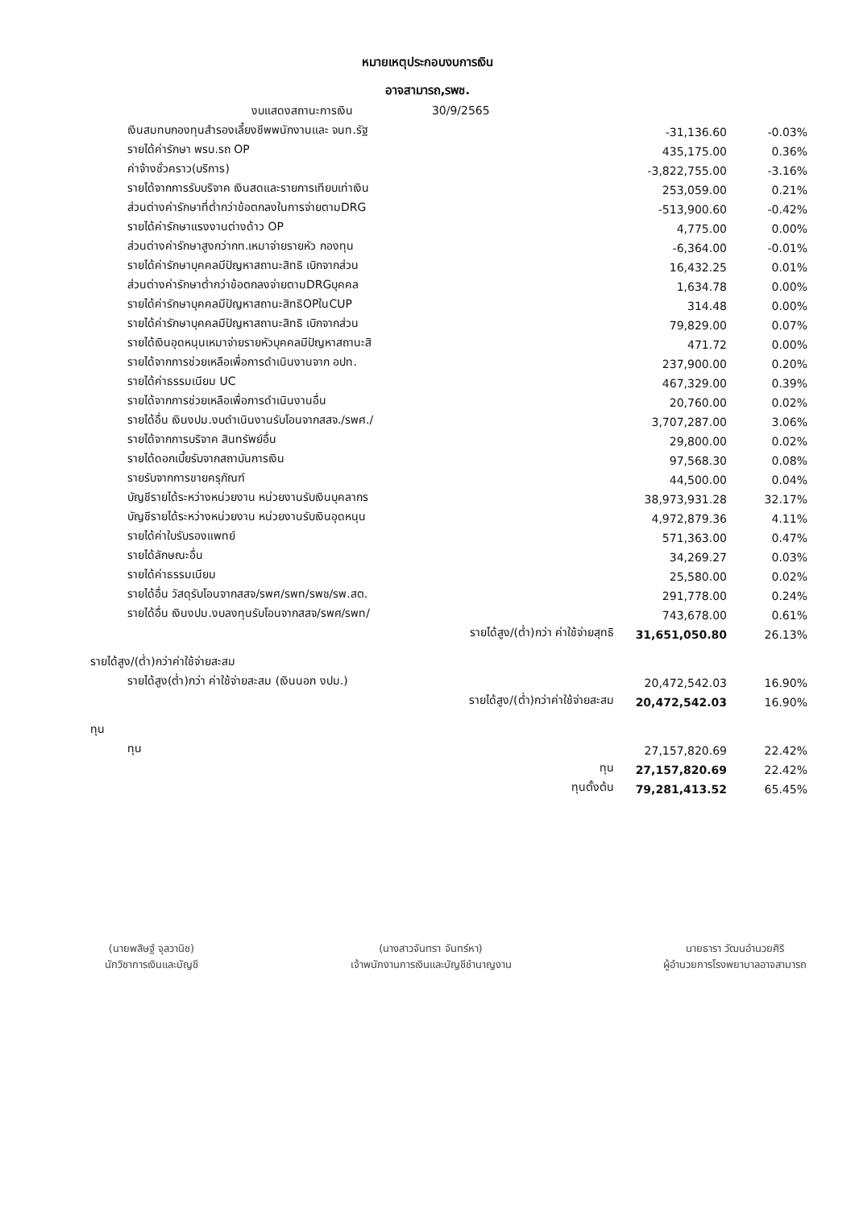หมายเหตุประกอบงบการเงิน
อาจสามารถ,รพช.
| งบแสดงสถานะการเงิน 30/9/2565 | | |
| เงินสมทบกองทุนสำรองเลี้ยงชีพพนักงานและ จนท.รัฐ | -31,136.60 | -0.03% |
| รายได้ค่ารักษา พรบ.รถ OP | 435,175.00 | 0.36% |
| ค่าจ้างชั่วคราว(บริการ) | -3,822,755.00 | -3.16% |
| รายได้จากการรับบริจาค เงินสดและรายการเทียบเท่าเงิน | 253,059.00 | 0.21% |
| ส่วนต่างค่ารักษาที่ต่ำกว่าข้อตกลงในการจ่ายตามDRG | -513,900.60 | -0.42% |
| รายได้ค่ารักษาแรงงานต่างด้าว OP | 4,775.00 | 0.00% |
| ส่วนต่างค่ารักษาสูงกว่ากท.เหมาจ่ายรายหัว กองทุน | -6,364.00 | -0.01% |
| รายได้ค่ารักษาบุคคลมีปัญหาสถานะสิทธิ เบิกจากส่วน | 16,432.25 | 0.01% |
| ส่วนต่างค่ารักษาต่ำกว่าข้อตกลงจ่ายตามDRGบุคคล | 1,634.78 | 0.00% |
| รายได้ค่ารักษาบุคคลมีปัญหาสถานะสิทธิOPในCUP | 314.48 | 0.00% |
| รายได้ค่ารักษาบุคคลมีปัญหาสถานะสิทธิ เบิกจากส่วน | 79,829.00 | 0.07% |
| รายได้เงินอุดหนุนเหมาจ่ายรายหัวบุคคลมีปัญหาสถานะสิ | 471.72 | 0.00% |
| รายได้จากการช่วยเหลือเพื่อการดำเนินงานจาก อปท. | 237,900.00 | 0.20% |
| รายได้ค่าธรรมเนียม UC | 467,329.00 | 0.39% |
| รายได้จากการช่วยเหลือเพื่อการดำเนินงานอื่น | 20,760.00 | 0.02% |
| รายได้อื่น เงินงปม.งบดำเนินงานรับโอนจากสสจ./รพศ./ | 3,707,287.00 | 3.06% |
| รายได้จากการบริจาค สินทรัพย์อื่น | 29,800.00 | 0.02% |
| รายได้ดอกเบี้ยรับจากสถาบันการเงิน | 97,568.30 | 0.08% |
| รายรับจากการขายครุภัณฑ์ | 44,500.00 | 0.04% |
| บัญชีรายได้ระหว่างหน่วยงาน หน่วยงานรับเงินบุคลากร | 38,973,931.28 | 32.17% |
| บัญชีรายได้ระหว่างหน่วยงาน หน่วยงานรับเงินอุดหนุน | 4,972,879.36 | 4.11% |
| รายได้ค่าใบรับรองแพทย์ | 571,363.00 | 0.47% |
| รายได้ลักษณะอื่น | 34,269.27 | 0.03% |
| รายได้ค่าธรรมเนียม | 25,580.00 | 0.02% |
| รายได้อื่น วัสดุรับโอนจากสสจ/รพศ/รพท/รพช/รพ.สต. | 291,778.00 | 0.24% |
| รายได้อื่น เงินงปม.งบลงทุนรับโอนจากสสจ/รพศ/รพท/ | 743,678.00 | 0.61% |
| รายได้สูง/(ต่ำ)กว่า ค่าใช้จ่ายสุทธิ | 31,651,050.80 | 26.13% |
| รายได้สูง/(ต่ำ)กว่าค่าใช้จ่ายสะสม | | |
| รายได้สูง(ต่ำ)กว่า ค่าใช้จ่ายสะสม (เงินนอก งปม.) | 20,472,542.03 | 16.90% |
| รายได้สูง/(ต่ำ)กว่าค่าใช้จ่ายสะสม | 20,472,542.03 | 16.90% |
| ทุน | | |
| ทุน | 27,157,820.69 | 22.42% |
| ทุน | 27,157,820.69 | 22.42% |
| ทุนตั้งต้น | 79,281,413.52 | 65.45% |
(นายพสิษฐ์ จุลวานิช)
นักวิชาการเงินและบัญชี
(นางสาวจันทรา จันทร์หา)
เจ้าพนักงานการเงินและบัญชีชำนาญงาน
นายธารา วัฒนอำนวยศิริ
ผู้อำนวยการโรงพยาบาลอาจสามารถ